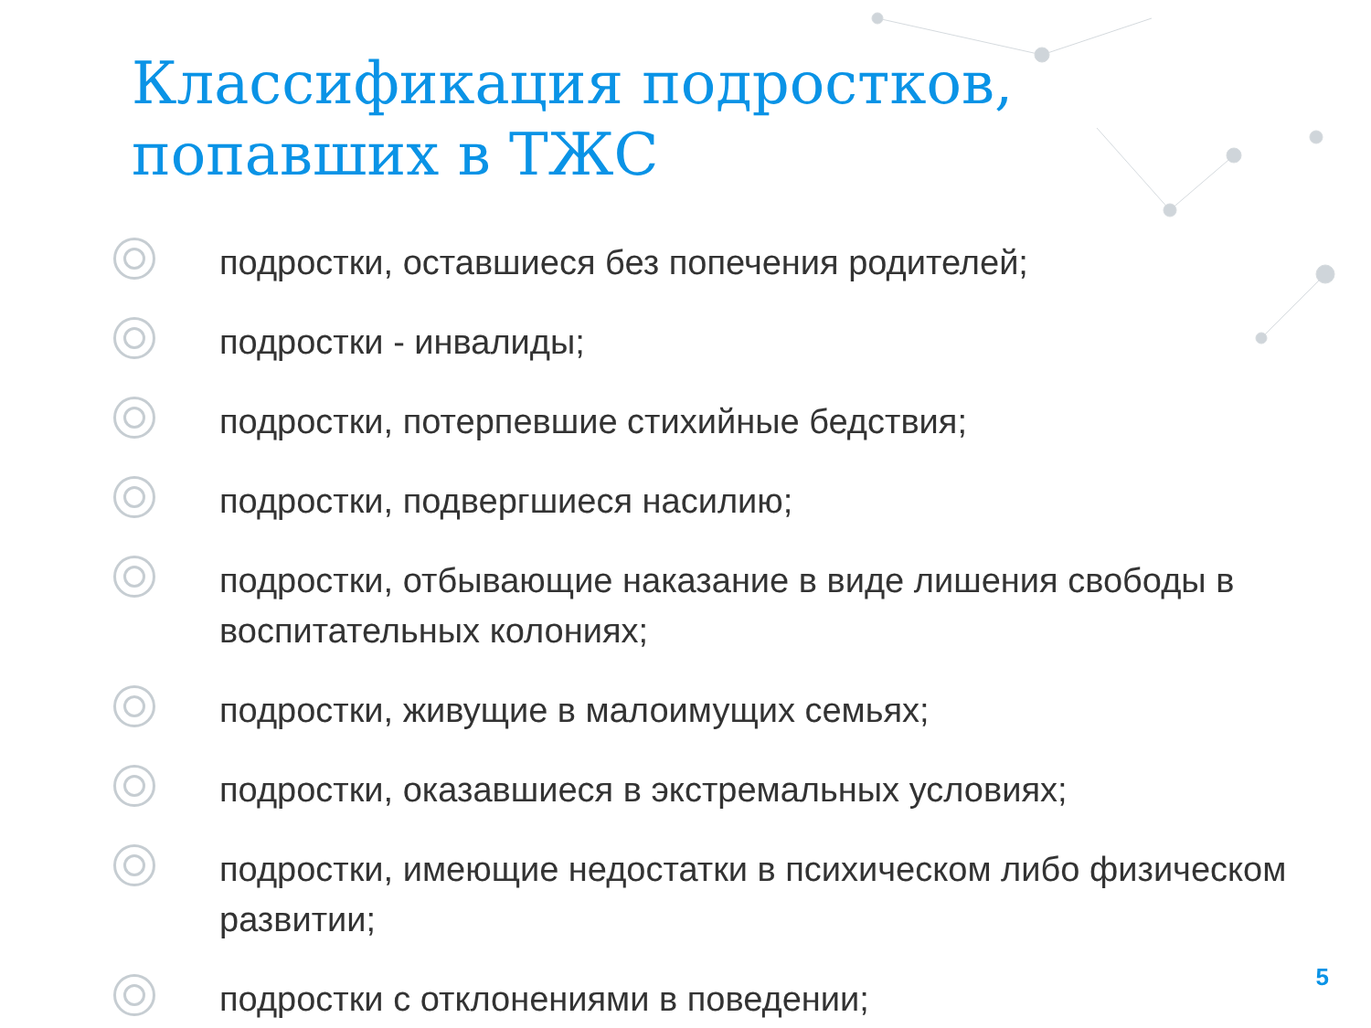Классификация подростков,
попавших в ТЖС
подростки, оставшиеся без попечения родителей;
подростки - инвалиды;
подростки, потерпевшие стихийные бедствия;
подростки, подвергшиеся насилию;
подростки, отбывающие наказание в виде лишения свободы в воспитательных колониях;
подростки, живущие в малоимущих семьях;
подростки, оказавшиеся в экстремальных условиях;
подростки, имеющие недостатки в психическом либо физическом развитии;
подростки с отклонениями в поведении;
5